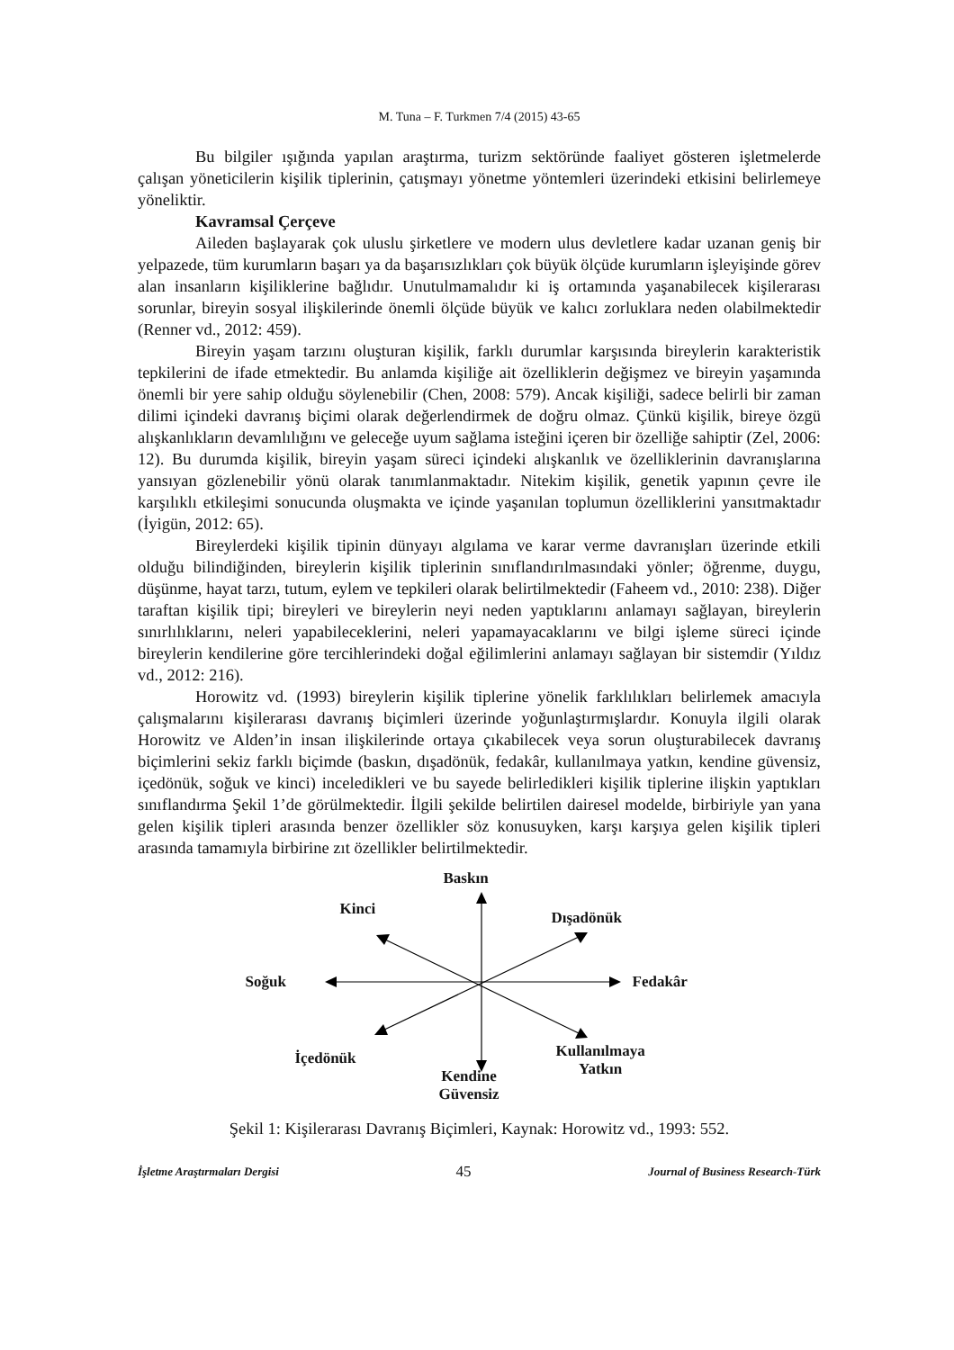M. Tuna – F. Turkmen 7/4 (2015) 43-65
Bu bilgiler ışığında yapılan araştırma, turizm sektöründe faaliyet gösteren işletmelerde çalışan yöneticilerin kişilik tiplerinin, çatışmayı yönetme yöntemleri üzerindeki etkisini belirlemeye yöneliktir.
Kavramsal Çerçeve
Aileden başlayarak çok uluslu şirketlere ve modern ulus devletlere kadar uzanan geniş bir yelpazede, tüm kurumların başarı ya da başarısızlıkları çok büyük ölçüde kurumların işleyişinde görev alan insanların kişiliklerine bağlıdır. Unutulmamalıdır ki iş ortamında yaşanabilecek kişilerarası sorunlar, bireyin sosyal ilişkilerinde önemli ölçüde büyük ve kalıcı zorluklara neden olabilmektedir (Renner vd., 2012: 459).
Bireyin yaşam tarzını oluşturan kişilik, farklı durumlar karşısında bireylerin karakteristik tepkilerini de ifade etmektedir. Bu anlamda kişiliğe ait özelliklerin değişmez ve bireyin yaşamında önemli bir yere sahip olduğu söylenebilir (Chen, 2008: 579). Ancak kişiliği, sadece belirli bir zaman dilimi içindeki davranış biçimi olarak değerlendirmek de doğru olmaz. Çünkü kişilik, bireye özgü alışkanlıkların devamlılığını ve geleceğe uyum sağlama isteğini içeren bir özelliğe sahiptir (Zel, 2006: 12). Bu durumda kişilik, bireyin yaşam süreci içindeki alışkanlık ve özelliklerinin davranışlarına yansıyan gözlenebilir yönü olarak tanımlanmaktadır. Nitekim kişilik, genetik yapının çevre ile karşılıklı etkileşimi sonucunda oluşmakta ve içinde yaşanılan toplumun özelliklerini yansıtmaktadır (İyigün, 2012: 65).
Bireylerdeki kişilik tipinin dünyayı algılama ve karar verme davranışları üzerinde etkili olduğu bilindiğinden, bireylerin kişilik tiplerinin sınıflandırılmasındaki yönler; öğrenme, duygu, düşünme, hayat tarzı, tutum, eylem ve tepkileri olarak belirtilmektedir (Faheem vd., 2010: 238). Diğer taraftan kişilik tipi; bireyleri ve bireylerin neyi neden yaptıklarını anlamayı sağlayan, bireylerin sınırlılıklarını, neleri yapabileceklerini, neleri yapamayacaklarını ve bilgi işleme süreci içinde bireylerin kendilerine göre tercihlerindeki doğal eğilimlerini anlamayı sağlayan bir sistemdir (Yıldız vd., 2012: 216).
Horowitz vd. (1993) bireylerin kişilik tiplerine yönelik farklılıkları belirlemek amacıyla çalışmalarını kişilerarası davranış biçimleri üzerinde yoğunlaştırmışlardır. Konuyla ilgili olarak Horowitz ve Alden’in insan ilişkilerinde ortaya çıkabilecek veya sorun oluşturabilecek davranış biçimlerini sekiz farklı biçimde (baskın, dışadönük, fedakâr, kullanılmaya yatkın, kendine güvensiz, içedönük, soğuk ve kinci) inceledikleri ve bu sayede belirledikleri kişilik tiplerine ilişkin yaptıkları sınıflandırma Şekil 1’de görülmektedir. İlgili şekilde belirtilen dairesel modelde, birbiriyle yan yana gelen kişilik tipleri arasında benzer özellikler söz konusuyken, karşı karşıya gelen kişilik tipleri arasında tamamıyla birbirine zıt özellikler belirtilmektedir.
Baskın
Kinci Dışadönük
Soğuk Fedakâr
İçedönük
Kullanılmaya
Yatkın
Kendine
Güvensiz
Şekil 1: Kişilerarası Davranış Biçimleri, Kaynak: Horowitz vd., 1993: 552.
İşletme Araştırmaları Dergisi 45 Journal of Business Research-Türk